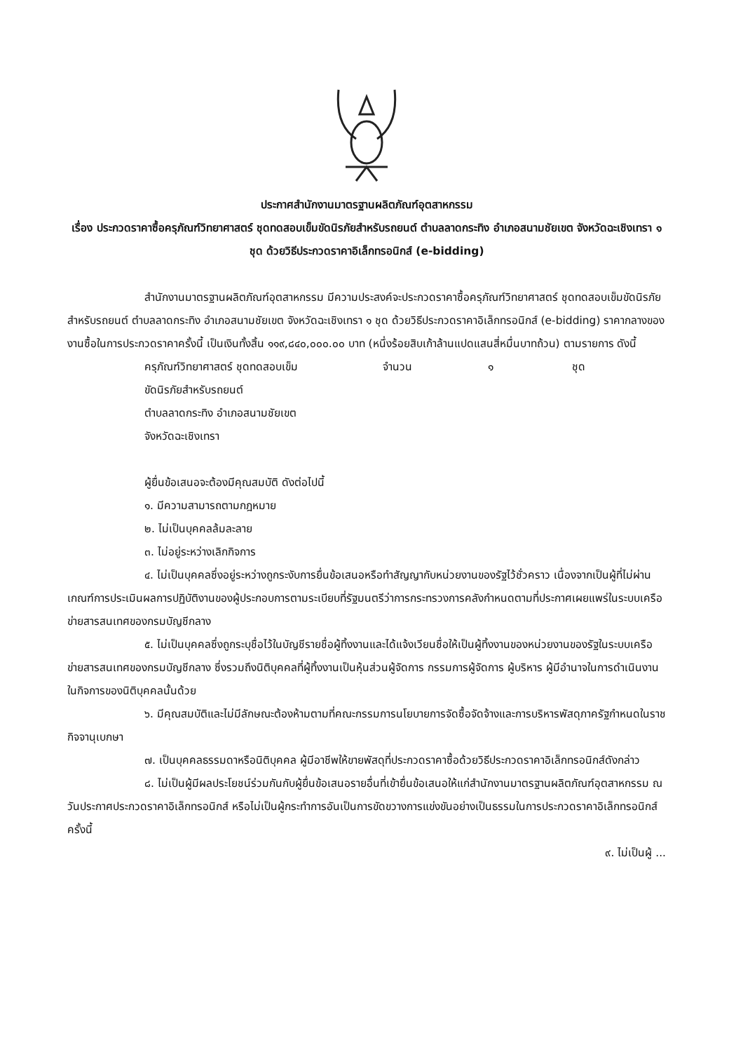ประกาศสำนักงานมาตรฐานผลิตภัณฑ์อุตสาหกรรม
เรื่อง ประกวดราคาซื้อครุภัณฑ์วิทยาศาสตร์ ชุดทดสอบเข็มขัดนิรภัยสำหรับรถยนต์ ตำบลลาดกระทิง อำเภอสนามชัยเขต จังหวัดฉะเชิงเทรา ๑ ชุด ด้วยวิธีประกวดราคาอิเล็กทรอนิกส์ (e-bidding)
สำนักงานมาตรฐานผลิตภัณฑ์อุตสาหกรรม มีความประสงค์จะประกวดราคาซื้อครุภัณฑ์วิทยาศาสตร์ ชุดทดสอบเข็มขัดนิรภัยสำหรับรถยนต์ ตำบลลาดกระทิง อำเภอสนามชัยเขต จังหวัดฉะเชิงเทรา ๑ ชุด ด้วยวิธีประกวดราคาอิเล็กทรอนิกส์ (e-bidding) ราคากลางของงานซื้อในการประกวดราคาครั้งนี้ เป็นเงินทั้งสิ้น ๑๑๙,๘๔๐,๐๐๐.๐๐ บาท (หนึ่งร้อยสิบเก้าล้านแปดแสนสี่หมื่นบาทถ้วน) ตามรายการ ดังนี้
ครุภัณฑ์วิทยาศาสตร์ ชุดทดสอบเข็ม จำนวน ๑ ชุด
ขัดนิรภัยสำหรับรถยนต์
ตำบลลาดกระทิง อำเภอสนามชัยเขต
จังหวัดฉะเชิงเทรา
ผู้ยื่นข้อเสนอจะต้องมีคุณสมบัติ ดังต่อไปนี้
๑. มีความสามารถตามกฎหมาย
๒. ไม่เป็นบุคคลล้มละลาย
๓. ไม่อยู่ระหว่างเลิกกิจการ
๔. ไม่เป็นบุคคลซึ่งอยู่ระหว่างถูกระงับการยื่นข้อเสนอหรือทำสัญญากับหน่วยงานของรัฐไว้ชั่วคราว เนื่องจากเป็นผู้ที่ไม่ผ่านเกณฑ์การประเมินผลการปฏิบัติงานของผู้ประกอบการตามระเบียบที่รัฐมนตรีว่าการกระทรวงการคลังกำหนดตามที่ประกาศเผยแพร่ในระบบเครือข่ายสารสนเทศของกรมบัญชีกลาง
๕. ไม่เป็นบุคคลซึ่งถูกระบุชื่อไว้ในบัญชีรายชื่อผู้ทิ้งงานและได้แจ้งเวียนชื่อให้เป็นผู้ทิ้งงานของหน่วยงานของรัฐในระบบเครือข่ายสารสนเทศของกรมบัญชีกลาง ซึ่งรวมถึงนิติบุคคลที่ผู้ทิ้งงานเป็นหุ้นส่วนผู้จัดการ กรรมการผู้จัดการ ผู้บริหาร ผู้มีอำนาจในการดำเนินงานในกิจการของนิติบุคคลนั้นด้วย
๖. มีคุณสมบัติและไม่มีลักษณะต้องห้ามตามที่คณะกรรมการนโยบายการจัดซื้อจัดจ้างและการบริหารพัสดุภาครัฐกำหนดในราชกิจจานุเบกษา
๗. เป็นบุคคลธรรมดาหรือนิติบุคคล ผู้มีอาชีพให้ขายพัสดุที่ประกวดราคาซื้อด้วยวิธีประกวดราคาอิเล็กทรอนิกส์ดังกล่าว
๘. ไม่เป็นผู้มีผลประโยชน์ร่วมกันกับผู้ยื่นข้อเสนอรายอื่นที่เข้ายื่นข้อเสนอให้แก่สำนักงานมาตรฐานผลิตภัณฑ์อุตสาหกรรม ณ วันประกาศประกวดราคาอิเล็กทรอนิกส์ หรือไม่เป็นผู้กระทำการอันเป็นการขัดขวางการแข่งขันอย่างเป็นธรรมในการประกวดราคาอิเล็กทรอนิกส์ครั้งนี้
๙. ไม่เป็นผู้ ...